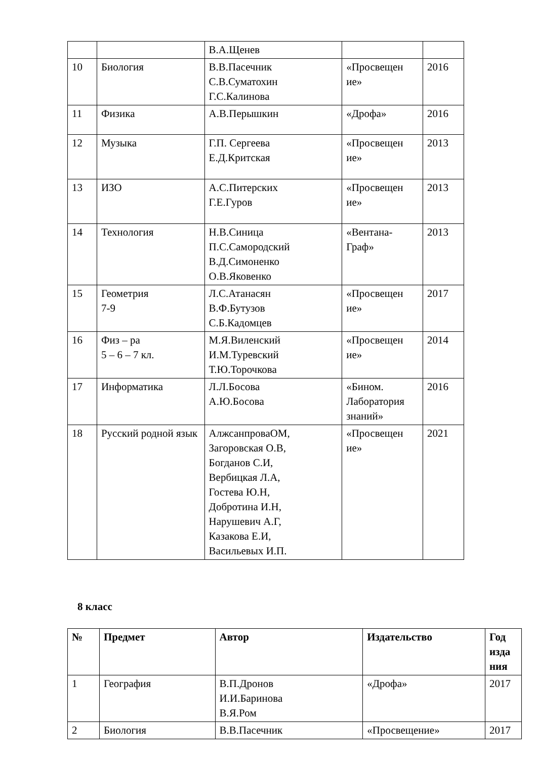| | | В.А.Щенев | | |
| 10 | Биология | В.В.Пасечник С.В.Суматохин Г.С.Калинова | «Просвещен ие» | 2016 |
| 11 | Физика | А.В.Перышкин | «Дрофа» | 2016 |
| 12 | Музыка | Г.П. Сергеева Е.Д.Критская | «Просвещен ие» | 2013 |
| 13 | ИЗО | А.С.Питерских Г.Е.Гуров | «Просвещен ие» | 2013 |
| 14 | Технология | Н.В.Синица П.С.Самородский В.Д.Симоненко О.В.Яковенко | «Вентана-Граф» | 2013 |
| 15 | Геометрия 7-9 | Л.С.Атанасян В.Ф.Бутузов С.Б.Кадомцев | «Просвещен ие» | 2017 |
| 16 | Физ – ра 5 – 6 – 7 кл. | М.Я.Виленский И.М.Туревский Т.Ю.Торочкова | «Просвещен ие» | 2014 |
| 17 | Информатика | Л.Л.Босова А.Ю.Босова | «Бином. Лаборатория знаний» | 2016 |
| 18 | Русский родной язык | АлжсанпроваОМ, Загоровская О.В, Богданов С.И, Вербицкая Л.А, Гостева Ю.Н, Добротина И.Н, Нарушевич А.Г, Казакова Е.И, Васильевых И.П. | «Просвещен ие» | 2021 |
8 класс
| № | Предмет | Автор | Издательство | Год изда ния |
| --- | --- | --- | --- | --- |
| 1 | География | В.П.Дронов И.И.Баринова В.Я.Ром | «Дрофа» | 2017 |
| 2 | Биология | В.В.Пасечник | «Просвещение» | 2017 |